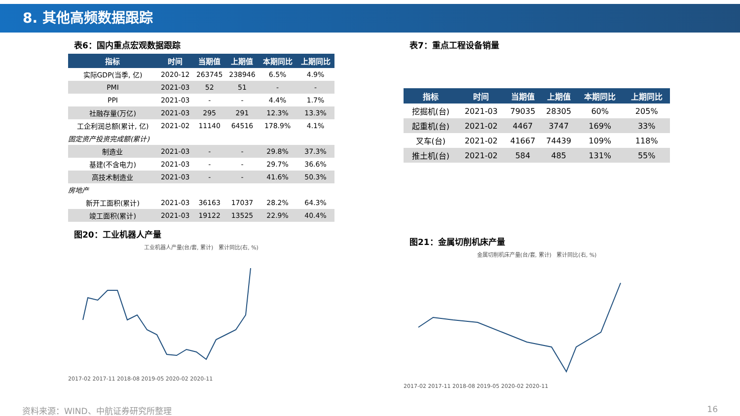8. 其他高频数据跟踪
表6：国内重点宏观数据跟踪
| 指标 | 时间 | 当期值 | 上期值 | 本期同比 | 上期同比 |
| --- | --- | --- | --- | --- | --- |
| 实际GDP(当季, 亿) | 2020-12 | 263745 | 238946 | 6.5% | 4.9% |
| PMI | 2021-03 | 52 | 51 | - | - |
| PPI | 2021-03 | - | - | 4.4% | 1.7% |
| 社融存量(万亿) | 2021-03 | 295 | 291 | 12.3% | 13.3% |
| 工企利润总额(累计, 亿) | 2021-02 | 11140 | 64516 | 178.9% | 4.1% |
| 固定资产投资完成额(累计) | | | | | |
| 制造业 | 2021-03 | - | - | 29.8% | 37.3% |
| 基建(不含电力) | 2021-03 | - | - | 29.7% | 36.6% |
| 高技术制造业 | 2021-03 | - | - | 41.6% | 50.3% |
| 房地产 | | | | | |
| 新开工面积(累计) | 2021-03 | 36163 | 17037 | 28.2% | 64.3% |
| 竣工面积(累计) | 2021-03 | 19122 | 13525 | 22.9% | 40.4% |
图20：工业机器人产量
工业机器人产量(台/套, 累计) 累计同比(右, %)
2017-02 2017-11 2018-08 2019-05 2020-02 2020-11
表7：重点工程设备销量
| 指标 | 时间 | 当期值 | 上期值 | 本期同比 | 上期同比 |
| --- | --- | --- | --- | --- | --- |
| 挖掘机(台) | 2021-03 | 79035 | 28305 | 60% | 205% |
| 起重机(台) | 2021-02 | 4467 | 3747 | 169% | 33% |
| 叉车(台) | 2021-02 | 41667 | 74439 | 109% | 118% |
| 推土机(台) | 2021-02 | 584 | 485 | 131% | 55% |
图21：金属切削机床产量
金属切削机床产量(台/套, 累计) 累计同比(右, %)
2017-02 2017-11 2018-08 2019-05 2020-02 2020-11
资料来源：WIND、中航证券研究所整理 16